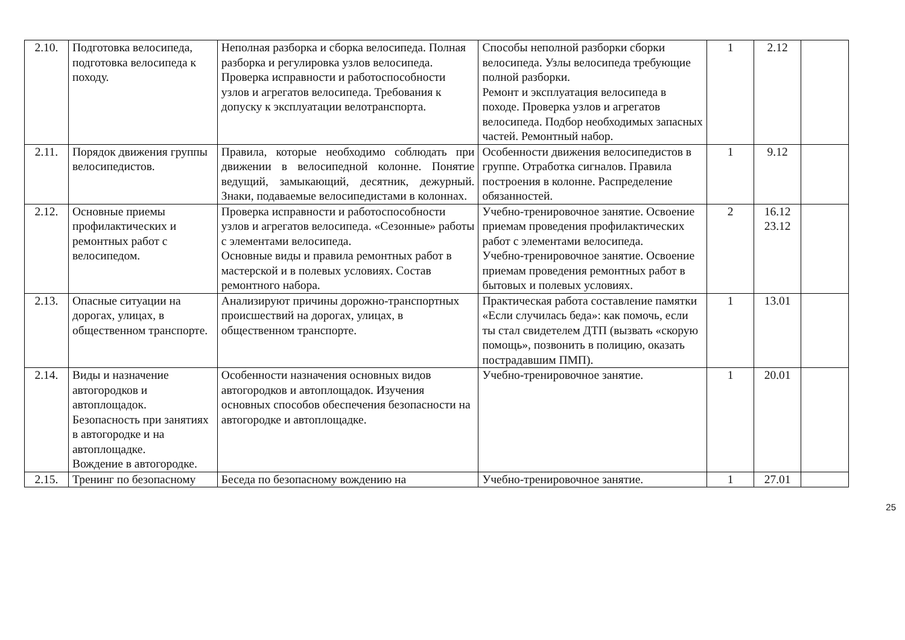| 2.10. | Подготовка велосипеда, подготовка велосипеда к походу. | Неполная разборка и сборка велосипеда. Полная разборка и регулировка узлов велосипеда. Проверка исправности и работоспособности узлов и агрегатов велосипеда. Требования к допуску к эксплуатации велотранспорта. | Способы неполной разборки сборки велосипеда. Узлы велосипеда требующие полной разборки. Ремонт и эксплуатация велосипеда в походе. Проверка узлов и агрегатов велосипеда. Подбор необходимых запасных частей. Ремонтный набор. | 1 | 2.12 | |
| 2.11. | Порядок движения группы велосипедистов. | Правила, которые необходимо соблюдать при движении в велосипедной колонне. Понятие ведущий, замыкающий, десятник, дежурный. Знаки, подаваемые велосипедистами в колоннах. | Особенности движения велосипедистов в группе. Отработка сигналов. Правила построения в колонне. Распределение обязанностей. | 1 | 9.12 | |
| 2.12. | Основные приемы профилактических и ремонтных работ с велосипедом. | Проверка исправности и работоспособности узлов и агрегатов велосипеда. «Сезонные» работы с элементами велосипеда. Основные виды и правила ремонтных работ в мастерской и в полевых условиях. Состав ремонтного набора. | Учебно-тренировочное занятие. Освоение приемам проведения профилактических работ с элементами велосипеда. Учебно-тренировочное занятие. Освоение приемам проведения ремонтных работ в бытовых и полевых условиях. | 2 | 16.12 23.12 | |
| 2.13. | Опасные ситуации на дорогах, улицах, в общественном транспорте. | Анализируют причины дорожно-транспортных происшествий на дорогах, улицах, в общественном транспорте. | Практическая работа составление памятки «Если случилась беда»: как помочь, если ты стал свидетелем ДТП (вызвать «скорую помощь», позвонить в полицию, оказать пострадавшим ПМП). | 1 | 13.01 | |
| 2.14. | Виды и назначение автогородков и автоплощадок. Безопасность при занятиях в автогородке и на автоплощадке. Вождение в автогородке. | Особенности назначения основных видов автогородков и автоплощадок. Изучения основных способов обеспечения безопасности на автогородке и автоплощадке. | Учебно-тренировочное занятие. | 1 | 20.01 | |
| 2.15. | Тренинг по безопасному | Беседа по безопасному вождению на | Учебно-тренировочное занятие. | 1 | 27.01 | |
25